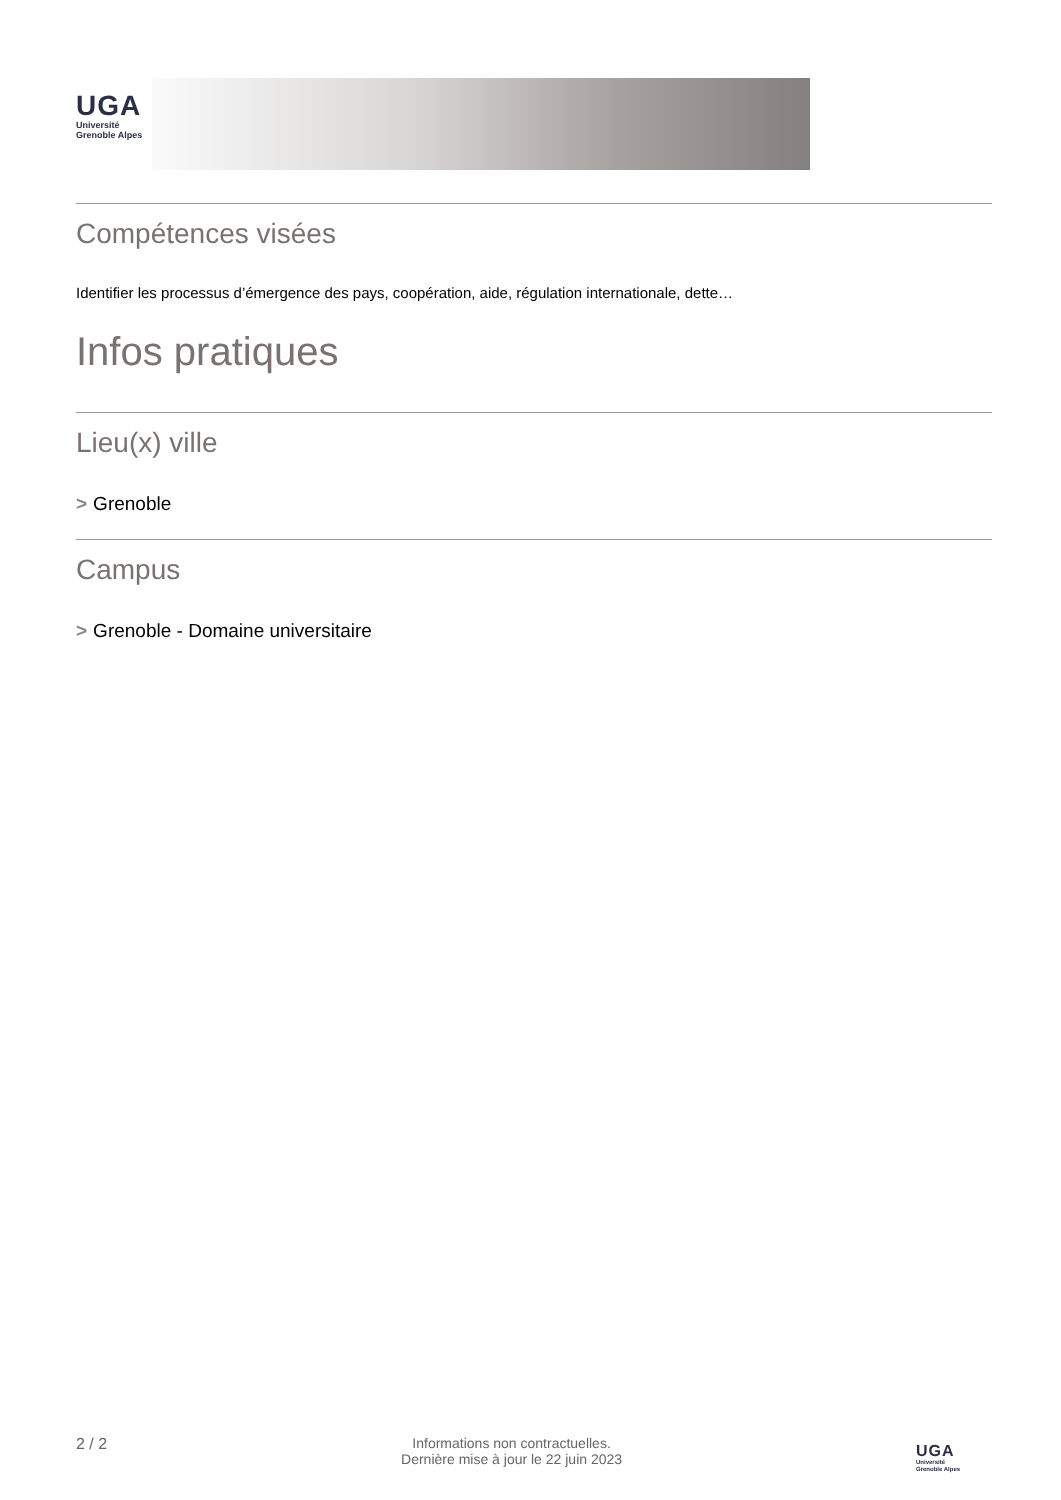UGA
Université
Grenoble Alpes
Compétences visées
Identifier les processus d’émergence des pays, coopération, aide, régulation internationale, dette…
Infos pratiques
Lieu(x) ville
> Grenoble
Campus
> Grenoble - Domaine universitaire
2 / 2 Informations non contractuelles.
Dernière mise à jour le 22 juin 2023
UGA
Université
Grenoble Alpes